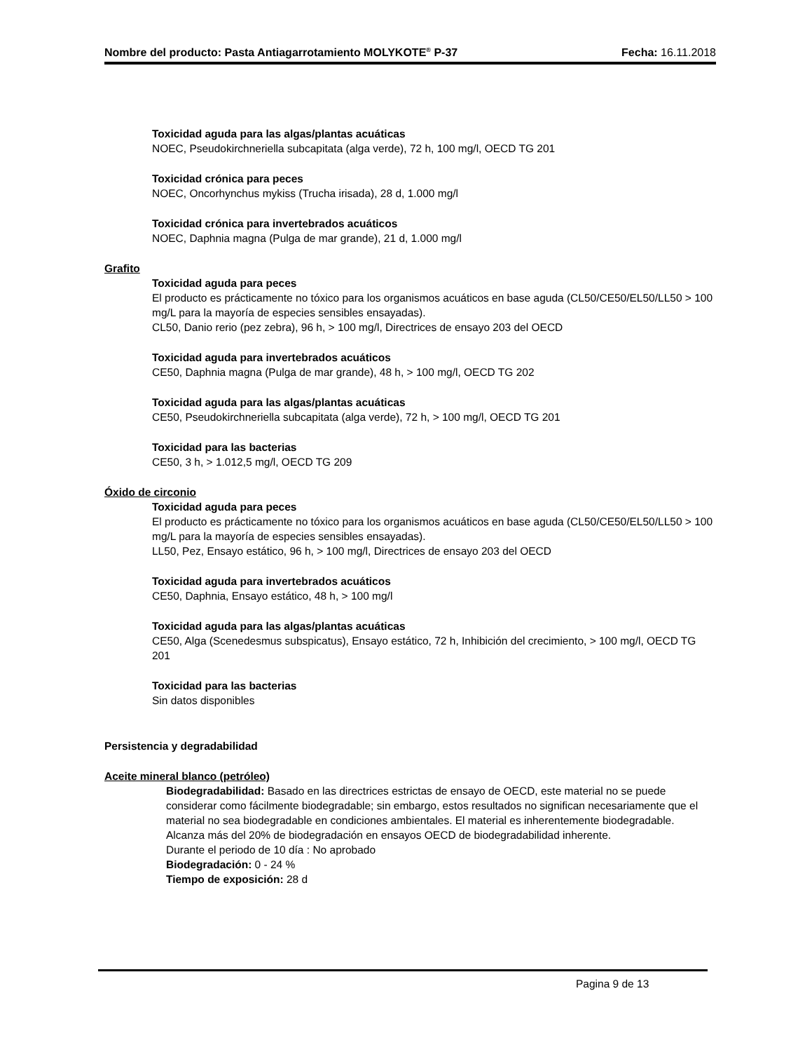Nombre del producto: Pasta Antiagarrotamiento MOLYKOTE<sup>®</sup> P-37 Fecha: 16.11.2018
Toxicidad aguda para las algas/plantas acuáticas
NOEC, Pseudokirchneriella subcapitata (alga verde), 72 h, 100 mg/l, OECD TG 201
Toxicidad crónica para peces
NOEC, Oncorhynchus mykiss (Trucha irisada), 28 d, 1.000 mg/l
Toxicidad crónica para invertebrados acuáticos
NOEC, Daphnia magna (Pulga de mar grande), 21 d, 1.000 mg/l
Grafito
Toxicidad aguda para peces
El producto es prácticamente no tóxico para los organismos acuáticos en base aguda (CL50/CE50/EL50/LL50 > 100 mg/L para la mayoría de especies sensibles ensayadas).
CL50, Danio rerio (pez zebra), 96 h, > 100 mg/l, Directrices de ensayo 203 del OECD
Toxicidad aguda para invertebrados acuáticos
CE50, Daphnia magna (Pulga de mar grande), 48 h, > 100 mg/l, OECD TG 202
Toxicidad aguda para las algas/plantas acuáticas
CE50, Pseudokirchneriella subcapitata (alga verde), 72 h, > 100 mg/l, OECD TG 201
Toxicidad para las bacterias
CE50, 3 h, > 1.012,5 mg/l, OECD TG 209
Óxido de circonio
Toxicidad aguda para peces
El producto es prácticamente no tóxico para los organismos acuáticos en base aguda (CL50/CE50/EL50/LL50 > 100 mg/L para la mayoría de especies sensibles ensayadas).
LL50, Pez, Ensayo estático, 96 h, > 100 mg/l, Directrices de ensayo 203 del OECD
Toxicidad aguda para invertebrados acuáticos
CE50, Daphnia, Ensayo estático, 48 h, > 100 mg/l
Toxicidad aguda para las algas/plantas acuáticas
CE50, Alga (Scenedesmus subspicatus), Ensayo estático, 72 h, Inhibición del crecimiento, > 100 mg/l, OECD TG 201
Toxicidad para las bacterias
Sin datos disponibles
Persistencia y degradabilidad
Aceite mineral blanco (petróleo)
Biodegradabilidad: Basado en las directrices estrictas de ensayo de OECD, este material no se puede considerar como fácilmente biodegradable; sin embargo, estos resultados no significan necesariamente que el material no sea biodegradable en condiciones ambientales. El material es inherentemente biodegradable. Alcanza más del 20% de biodegradación en ensayos OECD de biodegradabilidad inherente.
Durante el periodo de 10 día : No aprobado
Biodegradación: 0 - 24 %
Tiempo de exposición: 28 d
Pagina 9 de 13